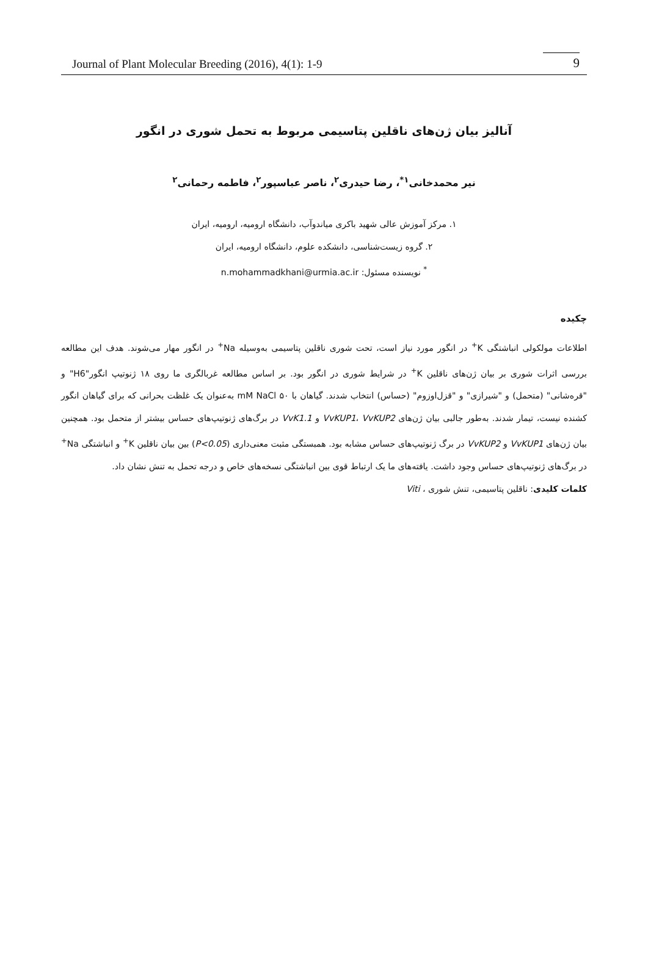Journal of Plant Molecular Breeding (2016), 4(1): 1-9 9
آنالیز بیان ژن‌های ناقلین پتاسیمی مربوط به تحمل شوری در انگور
نیر محمدخانی<sup>۱*</sup>، رضا حیدری<sup>۲</sup>، ناصر عباسپور<sup>۲</sup>، فاطمه رحمانی<sup>۲</sup>
۱. مرکز آموزش عالی شهید باکری میاندوآب، دانشگاه ارومیه، ارومیه، ایران
۲. گروه زیست‌شناسی، دانشکده علوم، دانشگاه ارومیه، ایران
<sup>*</sup> نویسنده مسئول: n.mohammadkhani@urmia.ac.ir
چکیده
اطلاعات مولکولی انباشتگی K<sup>+</sup> در انگور مورد نیاز است، تحت شوری ناقلین پتاسیمی به‌وسیله Na<sup>+</sup> در انگور مهار می‌شوند. هدف این مطالعه بررسی اثرات شوری بر بیان ژن‌های ناقلین K<sup>+</sup> در شرایط شوری در انگور بود. بر اساس مطالعه غربالگری ما روی ۱۸ ژنوتیپ انگور"H6" و "قره‌شانی" (متحمل) و "شیرازی" و "قزل‌اوزوم" (حساس) انتخاب شدند. گیاهان با ۵۰ mM NaCl به‌عنوان یک غلظت بحرانی که برای گیاهان انگور کشنده نیست، تیمار شدند. به‌طور جالبی بیان ژن‌های VvKUP1، VvKUP2 و VvK1.1 در برگ‌های ژنوتیپ‌های حساس بیشتر از متحمل بود. همچنین بیان ژن‌های VvKUP1 و VvKUP2 در برگ ژنوتیپ‌های حساس مشابه بود. همبستگی مثبت معنی‌داری (P<0.05) بین بیان ناقلین K<sup>+</sup> و انباشتگی Na<sup>+</sup> در برگ‌های ژنوتیپ‌های حساس وجود داشت. یافته‌های ما یک ارتباط قوی بین انباشتگی نسخه‌های خاص و درجه تحمل به تنش نشان داد.
کلمات کلیدی: ناقلین پتاسیمی، تنش شوری ، Viti